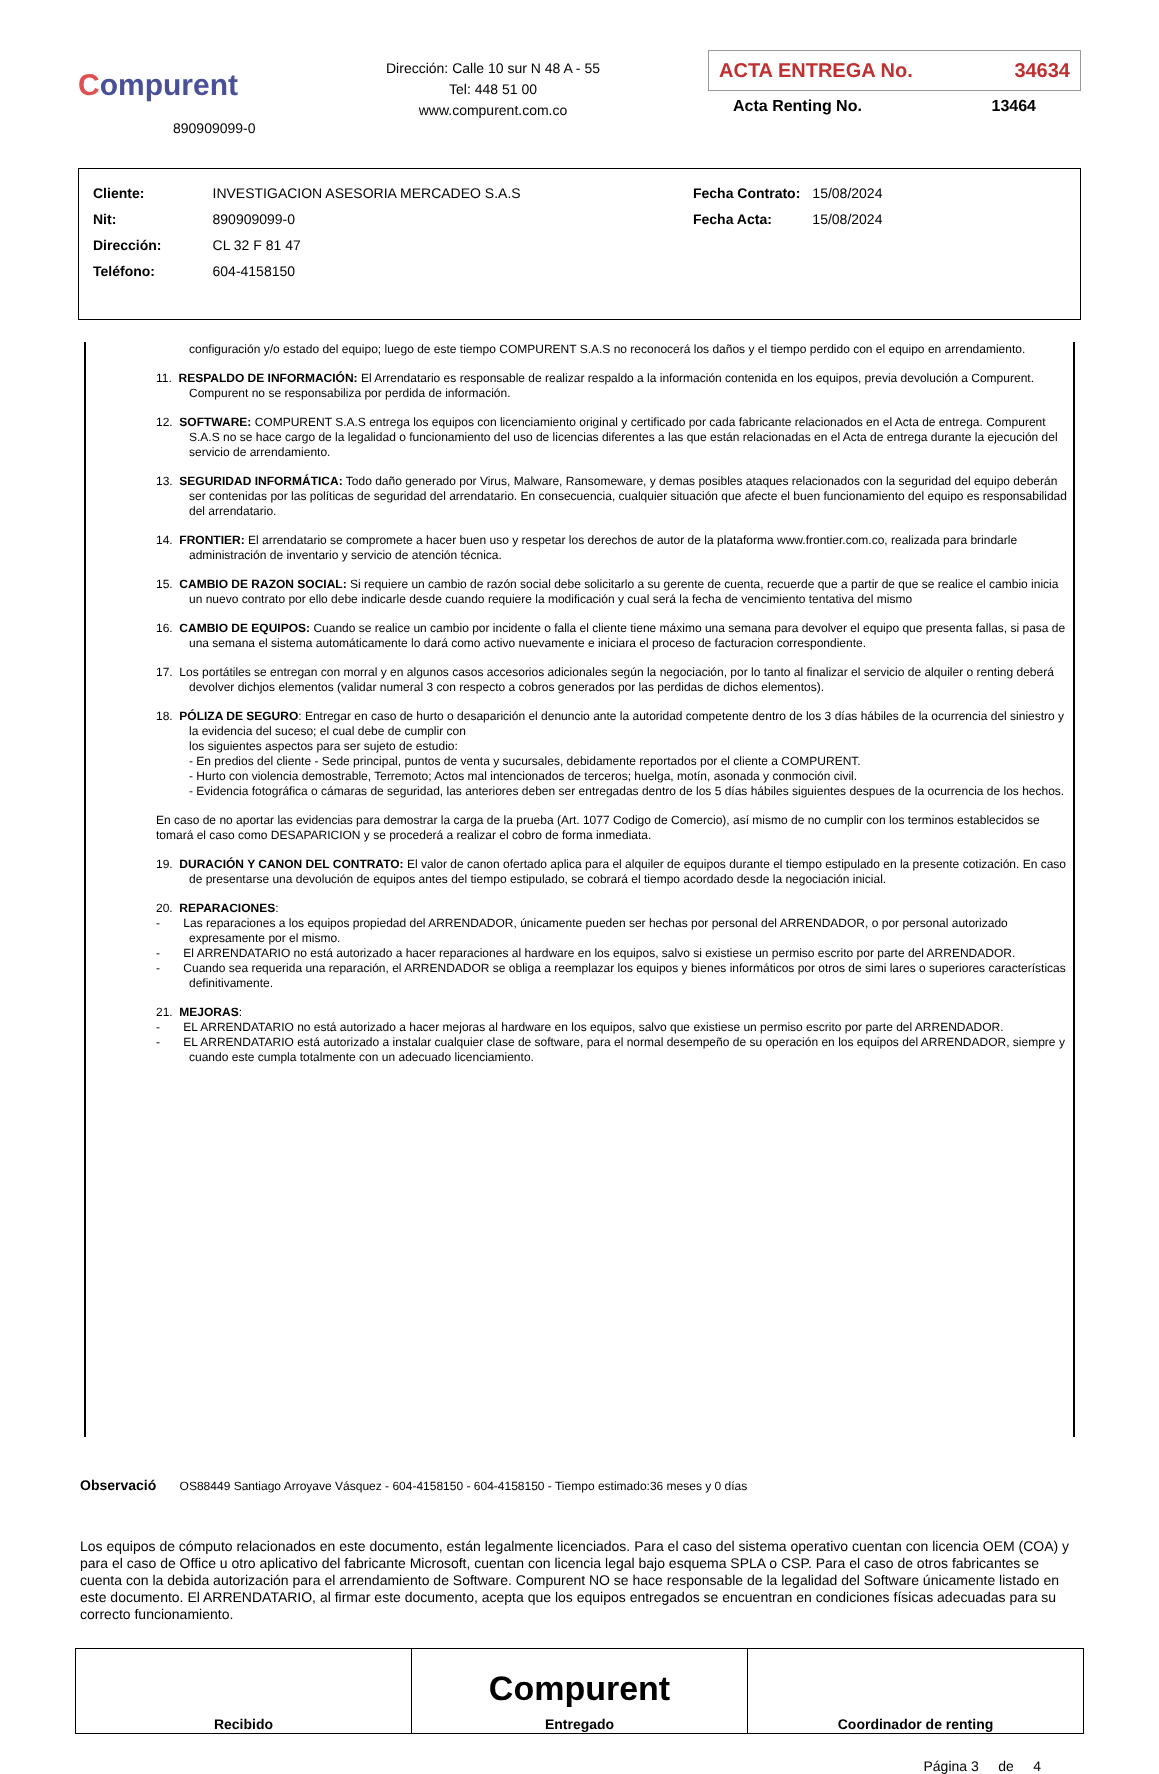Compurent
890909099-0
Dirección: Calle 10 sur N 48 A - 55
Tel: 448 51 00
www.compurent.com.co
ACTA ENTREGA No. 34634
Acta Renting No. 13464
| Cliente: | INVESTIGACION ASESORIA MERCADEO S.A.S |
| Nit: | 890909099-0 |
| Dirección: | CL 32 F 81 47 |
| Teléfono: | 604-4158150 |
| Fecha Contrato: | 15/08/2024 |
| Fecha Acta: | 15/08/2024 |
configuración y/o estado del equipo; luego de este tiempo COMPURENT S.A.S no reconocerá los daños y el tiempo perdido con el equipo en arrendamiento.
11. RESPALDO DE INFORMACIÓN: El Arrendatario es responsable de realizar respaldo a la información contenida en los equipos, previa devolución a Compurent. Compurent no se responsabiliza por perdida de información.
12. SOFTWARE: COMPURENT S.A.S entrega los equipos con licenciamiento original y certificado por cada fabricante relacionados en el Acta de entrega. Compurent S.A.S no se hace cargo de la legalidad o funcionamiento del uso de licencias diferentes a las que están relacionadas en el Acta de entrega durante la ejecución del servicio de arrendamiento.
13. SEGURIDAD INFORMÁTICA: Todo daño generado por Virus, Malware, Ransomeware, y demas posibles ataques relacionados con la seguridad del equipo deberán ser contenidas por las políticas de seguridad del arrendatario. En consecuencia, cualquier situación que afecte el buen funcionamiento del equipo es responsabilidad del arrendatario.
14. FRONTIER: El arrendatario se compromete a hacer buen uso y respetar los derechos de autor de la plataforma www.frontier.com.co, realizada para brindarle administración de inventario y servicio de atención técnica.
15. CAMBIO DE RAZON SOCIAL: Si requiere un cambio de razón social debe solicitarlo a su gerente de cuenta, recuerde que a partir de que se realice el cambio inicia un nuevo contrato por ello debe indicarle desde cuando requiere la modificación y cual será la fecha de vencimiento tentativa del mismo
16. CAMBIO DE EQUIPOS: Cuando se realice un cambio por incidente o falla el cliente tiene máximo una semana para devolver el equipo que presenta fallas, si pasa de una semana el sistema automáticamente lo dará como activo nuevamente e iniciara el proceso de facturacion correspondiente.
17. Los portátiles se entregan con morral y en algunos casos accesorios adicionales según la negociación, por lo tanto al finalizar el servicio de alquiler o renting deberá devolver dichjos elementos (validar numeral 3 con respecto a cobros generados por las perdidas de dichos elementos).
18. PÓLIZA DE SEGURO: Entregar en caso de hurto o desaparición el denuncio ante la autoridad competente dentro de los 3 días hábiles de la ocurrencia del siniestro y la evidencia del suceso; el cual debe de cumplir con
los siguientes aspectos para ser sujeto de estudio:
- En predios del cliente - Sede principal, puntos de venta y sucursales, debidamente reportados por el cliente a COMPURENT.
- Hurto con violencia demostrable, Terremoto; Actos mal intencionados de terceros; huelga, motín, asonada y conmoción civil.
- Evidencia fotográfica o cámaras de seguridad, las anteriores deben ser entregadas dentro de los 5 días hábiles siguientes despues de la ocurrencia de los hechos.
En caso de no aportar las evidencias para demostrar la carga de la prueba (Art. 1077 Codigo de Comercio), así mismo de no cumplir con los terminos establecidos se tomará el caso como DESAPARICION y se procederá a realizar el cobro de forma inmediata.
19. DURACIÓN Y CANON DEL CONTRATO: El valor de canon ofertado aplica para el alquiler de equipos durante el tiempo estipulado en la presente cotización. En caso de presentarse una devolución de equipos antes del tiempo estipulado, se cobrará el tiempo acordado desde la negociación inicial.
20. REPARACIONES:
- Las reparaciones a los equipos propiedad del ARRENDADOR, únicamente pueden ser hechas por personal del ARRENDADOR, o por personal autorizado expresamente por el mismo.
- El ARRENDATARIO no está autorizado a hacer reparaciones al hardware en los equipos, salvo si existiese un permiso escrito por parte del ARRENDADOR.
- Cuando sea requerida una reparación, el ARRENDADOR se obliga a reemplazar los equipos y bienes informáticos por otros de simi lares o superiores características definitivamente.
21. MEJORAS:
- EL ARRENDATARIO no está autorizado a hacer mejoras al hardware en los equipos, salvo que existiese un permiso escrito por parte del ARRENDADOR.
- EL ARRENDATARIO está autorizado a instalar cualquier clase de software, para el normal desempeño de su operación en los equipos del ARRENDADOR, siempre y cuando este cumpla totalmente con un adecuado licenciamiento.
Observació OS88449 Santiago Arroyave Vásquez - 604-4158150 - 604-4158150 - Tiempo estimado:36 meses y 0 días
Los equipos de cómputo relacionados en este documento, están legalmente licenciados. Para el caso del sistema operativo cuentan con licencia OEM (COA) y para el caso de Office u otro aplicativo del fabricante Microsoft, cuentan con licencia legal bajo esquema SPLA o CSP. Para el caso de otros fabricantes se cuenta con la debida autorización para el arrendamiento de Software. Compurent NO se hace responsable de la legalidad del Software únicamente listado en este documento. El ARRENDATARIO, al firmar este documento, acepta que los equipos entregados se encuentran en condiciones físicas adecuadas para su correcto funcionamiento.
| Recibido | Compurent Entregado | Coordinador de renting |
Página 3 de 4